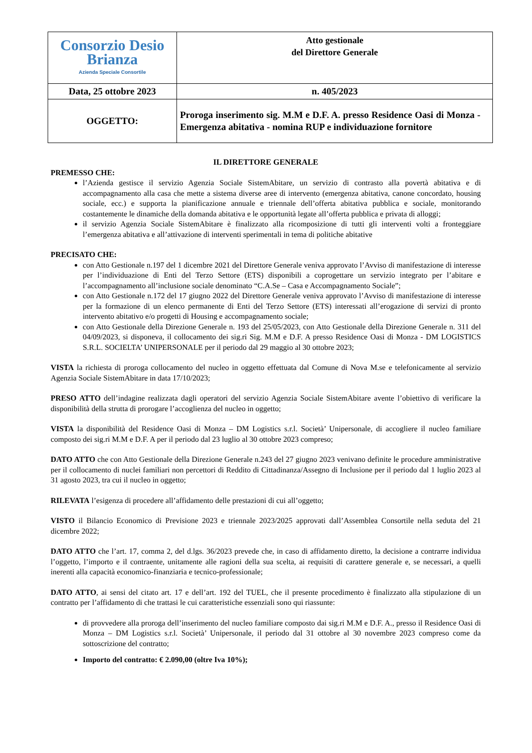| Consorzio Desio Brianza Azienda Speciale Consortile | Atto gestionale del Direttore Generale |
| Data, 25 ottobre 2023 | n. 405/2023 |
| OGGETTO: | Proroga inserimento sig. M.M e D.F. A. presso Residence Oasi di Monza - Emergenza abitativa - nomina RUP e individuazione fornitore |
IL DIRETTORE GENERALE
PREMESSO CHE:
l’Azienda gestisce il servizio Agenzia Sociale SistemAbitare, un servizio di contrasto alla povertà abitativa e di accompagnamento alla casa che mette a sistema diverse aree di intervento (emergenza abitativa, canone concordato, housing sociale, ecc.) e supporta la pianificazione annuale e triennale dell’offerta abitativa pubblica e sociale, monitorando costantemente le dinamiche della domanda abitativa e le opportunità legate all’offerta pubblica e privata di alloggi;
il servizio Agenzia Sociale SistemAbitare è finalizzato alla ricomposizione di tutti gli interventi volti a fronteggiare l’emergenza abitativa e all’attivazione di interventi sperimentali in tema di politiche abitative
PRECISATO CHE:
con Atto Gestionale n.197 del 1 dicembre 2021 del Direttore Generale veniva approvato l’Avviso di manifestazione di interesse per l’individuazione di Enti del Terzo Settore (ETS) disponibili a coprogettare un servizio integrato per l’abitare e l’accompagnamento all’inclusione sociale denominato “C.A.Se – Casa e Accompagnamento Sociale”;
con Atto Gestionale n.172 del 17 giugno 2022 del Direttore Generale veniva approvato l’Avviso di manifestazione di interesse per la formazione di un elenco permanente di Enti del Terzo Settore (ETS) interessati all’erogazione di servizi di pronto intervento abitativo e/o progetti di Housing e accompagnamento sociale;
con Atto Gestionale della Direzione Generale n. 193 del 25/05/2023, con Atto Gestionale della Direzione Generale n. 311 del 04/09/2023, si disponeva, il collocamento dei sig.ri Sig. M.M e D.F. A presso Residence Oasi di Monza - DM LOGISTICS S.R.L. SOCIELTA’ UNIPERSONALE per il periodo dal 29 maggio al 30 ottobre 2023;
VISTA la richiesta di proroga collocamento del nucleo in oggetto effettuata dal Comune di Nova M.se e telefonicamente al servizio Agenzia Sociale SistemAbitare in data 17/10/2023;
PRESO ATTO dell’indagine realizzata dagli operatori del servizio Agenzia Sociale SistemAbitare avente l’obiettivo di verificare la disponibilità della strutta di prorogare l’accoglienza del nucleo in oggetto;
VISTA la disponibilità del Residence Oasi di Monza – DM Logistics s.r.l. Società’ Unipersonale, di accogliere il nucleo familiare composto dei sig.ri M.M e D.F. A per il periodo dal 23 luglio al 30 ottobre 2023 compreso;
DATO ATTO che con Atto Gestionale della Direzione Generale n.243 del 27 giugno 2023 venivano definite le procedure amministrative per il collocamento di nuclei familiari non percettori di Reddito di Cittadinanza/Assegno di Inclusione per il periodo dal 1 luglio 2023 al 31 agosto 2023, tra cui il nucleo in oggetto;
RILEVATA l’esigenza di procedere all’affidamento delle prestazioni di cui all’oggetto;
VISTO il Bilancio Economico di Previsione 2023 e triennale 2023/2025 approvati dall’Assemblea Consortile nella seduta del 21 dicembre 2022;
DATO ATTO che l’art. 17, comma 2, del d.lgs. 36/2023 prevede che, in caso di affidamento diretto, la decisione a contrarre individua l’oggetto, l’importo e il contraente, unitamente alle ragioni della sua scelta, ai requisiti di carattere generale e, se necessari, a quelli inerenti alla capacità economico-finanziaria e tecnico-professionale;
DATO ATTO, ai sensi del citato art. 17 e dell’art. 192 del TUEL, che il presente procedimento è finalizzato alla stipulazione di un contratto per l’affidamento di che trattasi le cui caratteristiche essenziali sono qui riassunte:
di provvedere alla proroga dell’inserimento del nucleo familiare composto dai sig.ri M.M e D.F. A., presso il Residence Oasi di Monza – DM Logistics s.r.l. Società’ Unipersonale, il periodo dal 31 ottobre al 30 novembre 2023 compreso come da sottoscrizione del contratto;
Importo del contratto: € 2.090,00 (oltre Iva 10%);